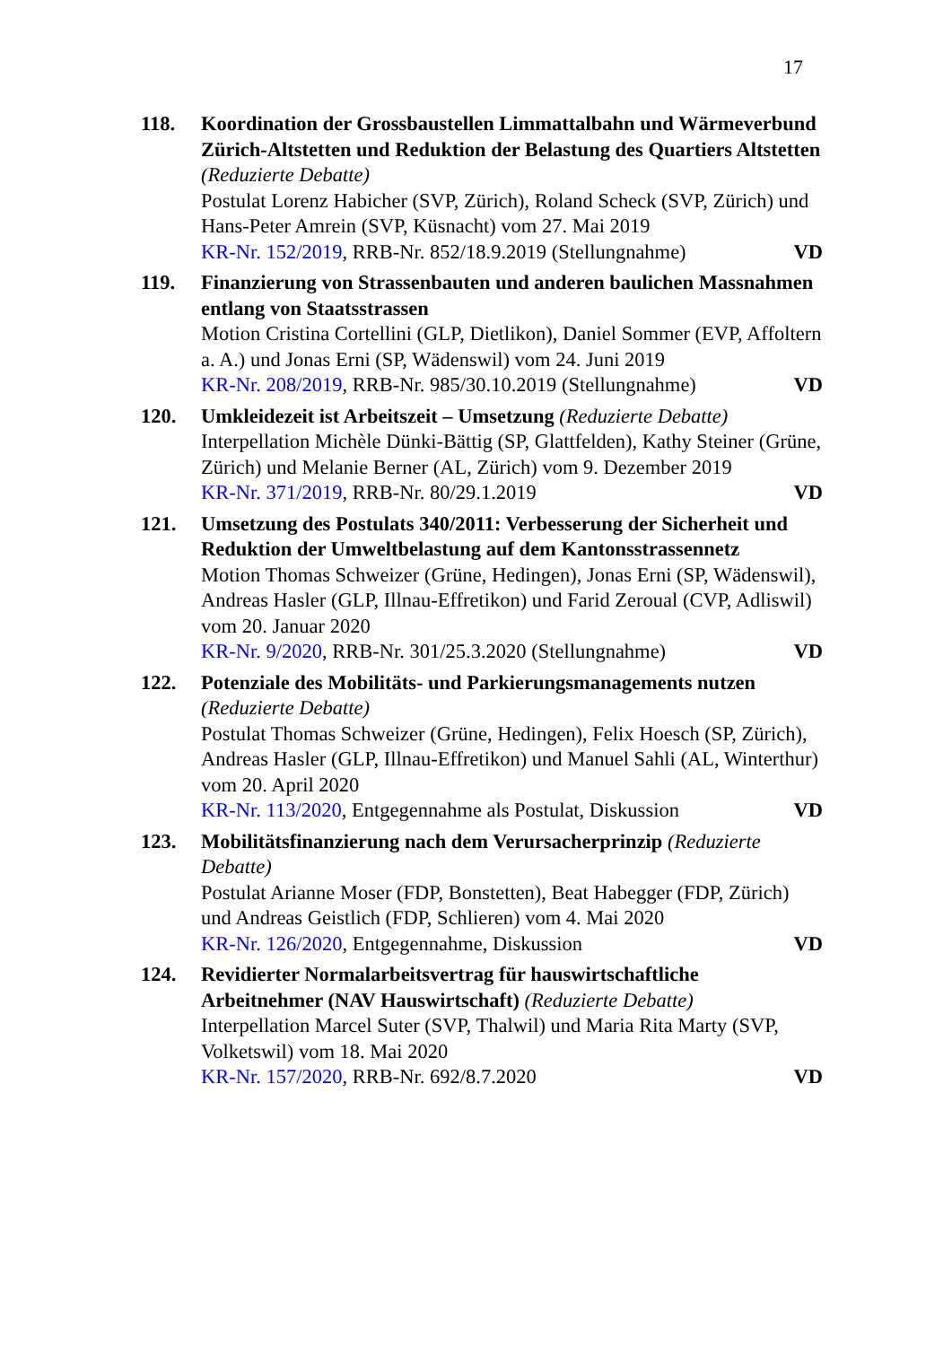17
118. Koordination der Grossbaustellen Limmattalbahn und Wärmeverbund Zürich-Altstetten und Reduktion der Belastung des Quartiers Altstetten (Reduzierte Debatte)
Postulat Lorenz Habicher (SVP, Zürich), Roland Scheck (SVP, Zürich) und Hans-Peter Amrein (SVP, Küsnacht) vom 27. Mai 2019
KR-Nr. 152/2019, RRB-Nr. 852/18.9.2019 (Stellungnahme) VD
119. Finanzierung von Strassenbauten und anderen baulichen Massnahmen entlang von Staatsstrassen
Motion Cristina Cortellini (GLP, Dietlikon), Daniel Sommer (EVP, Affoltern a. A.) und Jonas Erni (SP, Wädenswil) vom 24. Juni 2019
KR-Nr. 208/2019, RRB-Nr. 985/30.10.2019 (Stellungnahme) VD
120. Umkleidezeit ist Arbeitszeit – Umsetzung (Reduzierte Debatte)
Interpellation Michèle Dünki-Bättig (SP, Glattfelden), Kathy Steiner (Grüne, Zürich) und Melanie Berner (AL, Zürich) vom 9. Dezember 2019
KR-Nr. 371/2019, RRB-Nr. 80/29.1.2019 VD
121. Umsetzung des Postulats 340/2011: Verbesserung der Sicherheit und Reduktion der Umweltbelastung auf dem Kantonsstrassennetz
Motion Thomas Schweizer (Grüne, Hedingen), Jonas Erni (SP, Wädenswil), Andreas Hasler (GLP, Illnau-Effretikon) und Farid Zeroual (CVP, Adliswil) vom 20. Januar 2020
KR-Nr. 9/2020, RRB-Nr. 301/25.3.2020 (Stellungnahme) VD
122. Potenziale des Mobilitäts- und Parkierungsmanagements nutzen (Reduzierte Debatte)
Postulat Thomas Schweizer (Grüne, Hedingen), Felix Hoesch (SP, Zürich), Andreas Hasler (GLP, Illnau-Effretikon) und Manuel Sahli (AL, Winterthur) vom 20. April 2020
KR-Nr. 113/2020, Entgegennahme als Postulat, Diskussion VD
123. Mobilitätsfinanzierung nach dem Verursacherprinzip (Reduzierte Debatte)
Postulat Arianne Moser (FDP, Bonstetten), Beat Habegger (FDP, Zürich) und Andreas Geistlich (FDP, Schlieren) vom 4. Mai 2020
KR-Nr. 126/2020, Entgegennahme, Diskussion VD
124. Revidierter Normalarbeitsvertrag für hauswirtschaftliche Arbeitnehmer (NAV Hauswirtschaft) (Reduzierte Debatte)
Interpellation Marcel Suter (SVP, Thalwil) und Maria Rita Marty (SVP, Volketswil) vom 18. Mai 2020
KR-Nr. 157/2020, RRB-Nr. 692/8.7.2020 VD